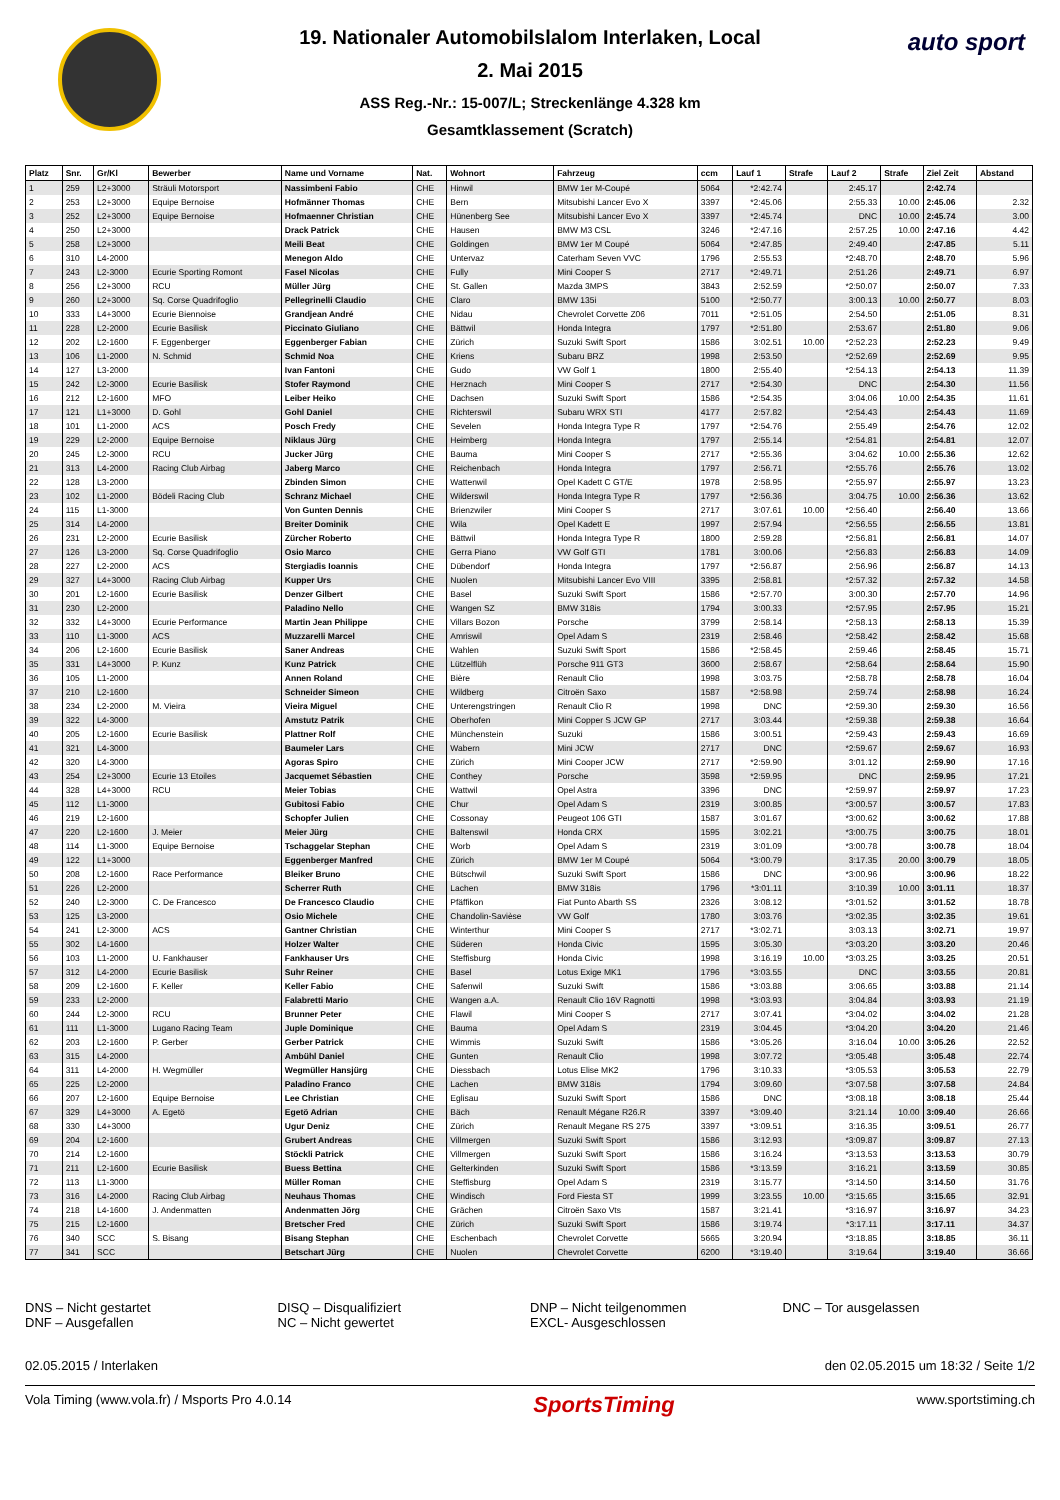auto sport
19. Nationaler Automobilslalom Interlaken, Local
2. Mai 2015
ASS Reg.-Nr.: 15-007/L; Streckenlänge 4.328 km
Gesamtklassement (Scratch)
| Platz | Snr. | Gr/Kl | Bewerber | Name und Vorname | Nat. | Wohnort | Fahrzeug | ccm | Lauf 1 | Strafe | Lauf 2 | Strafe | Ziel Zeit | Abstand |
| --- | --- | --- | --- | --- | --- | --- | --- | --- | --- | --- | --- | --- | --- | --- |
| 1 | 259 | L2+3000 | Sträuli Motorsport | Nassimbeni Fabio | CHE | Hinwil | BMW 1er M-Coupé | 5064 | *2:42.74 | | 2:45.17 | | 2:42.74 | |
| 2 | 253 | L2+3000 | Equipe Bernoise | Hofmänner Thomas | CHE | Bern | Mitsubishi Lancer Evo X | 3397 | *2:45.06 | | 2:55.33 | 10.00 | 2:45.06 | 2.32 |
| 3 | 252 | L2+3000 | Equipe Bernoise | Hofmaenner Christian | CHE | Hünenberg See | Mitsubishi Lancer Evo X | 3397 | *2:45.74 | | DNC | 10.00 | 2:45.74 | 3.00 |
| 4 | 250 | L2+3000 | | Drack Patrick | CHE | Hausen | BMW M3 CSL | 3246 | *2:47.16 | | 2:57.25 | 10.00 | 2:47.16 | 4.42 |
| 5 | 258 | L2+3000 | | Meili Beat | CHE | Goldingen | BMW 1er M Coupé | 5064 | *2:47.85 | | 2:49.40 | | 2:47.85 | 5.11 |
| 6 | 310 | L4-2000 | | Menegon Aldo | CHE | Untervaz | Caterham Seven VVC | 1796 | 2:55.53 | | *2:48.70 | | 2:48.70 | 5.96 |
| 7 | 243 | L2-3000 | Ecurie Sporting Romont | Fasel Nicolas | CHE | Fully | Mini Cooper S | 2717 | *2:49.71 | | 2:51.26 | | 2:49.71 | 6.97 |
| 8 | 256 | L2+3000 | RCU | Müller Jürg | CHE | St. Gallen | Mazda 3MPS | 3843 | 2:52.59 | | *2:50.07 | | 2:50.07 | 7.33 |
| 9 | 260 | L2+3000 | Sq. Corse Quadrifoglio | Pellegrinelli Claudio | CHE | Claro | BMW 135i | 5100 | *2:50.77 | | 3:00.13 | 10.00 | 2:50.77 | 8.03 |
| 10 | 333 | L4+3000 | Ecurie Biennoise | Grandjean André | CHE | Nidau | Chevrolet Corvette Z06 | 7011 | *2:51.05 | | 2:54.50 | | 2:51.05 | 8.31 |
| 11 | 228 | L2-2000 | Ecurie Basilisk | Piccinato Giuliano | CHE | Bättwil | Honda Integra | 1797 | *2:51.80 | | 2:53.67 | | 2:51.80 | 9.06 |
| 12 | 202 | L2-1600 | F. Eggenberger | Eggenberger Fabian | CHE | Zürich | Suzuki Swift Sport | 1586 | 3:02.51 | 10.00 | *2:52.23 | | 2:52.23 | 9.49 |
| 13 | 106 | L1-2000 | N. Schmid | Schmid Noa | CHE | Kriens | Subaru BRZ | 1998 | 2:53.50 | | *2:52.69 | | 2:52.69 | 9.95 |
| 14 | 127 | L3-2000 | | Ivan Fantoni | CHE | Gudo | VW Golf 1 | 1800 | 2:55.40 | | *2:54.13 | | 2:54.13 | 11.39 |
| 15 | 242 | L2-3000 | Ecurie Basilisk | Stofer Raymond | CHE | Herznach | Mini Cooper S | 2717 | *2:54.30 | | DNC | | 2:54.30 | 11.56 |
| 16 | 212 | L2-1600 | MFO | Leiber Heiko | CHE | Dachsen | Suzuki Swift Sport | 1586 | *2:54.35 | | 3:04.06 | 10.00 | 2:54.35 | 11.61 |
| 17 | 121 | L1+3000 | D. Gohl | Gohl Daniel | CHE | Richterswil | Subaru WRX STI | 4177 | 2:57.82 | | *2:54.43 | | 2:54.43 | 11.69 |
| 18 | 101 | L1-2000 | ACS | Posch Fredy | CHE | Sevelen | Honda Integra Type R | 1797 | *2:54.76 | | 2:55.49 | | 2:54.76 | 12.02 |
| 19 | 229 | L2-2000 | Equipe Bernoise | Niklaus Jürg | CHE | Heimberg | Honda Integra | 1797 | 2:55.14 | | *2:54.81 | | 2:54.81 | 12.07 |
| 20 | 245 | L2-3000 | RCU | Jucker Jürg | CHE | Bauma | Mini Cooper S | 2717 | *2:55.36 | | 3:04.62 | 10.00 | 2:55.36 | 12.62 |
| 21 | 313 | L4-2000 | Racing Club Airbag | Jaberg Marco | CHE | Reichenbach | Honda Integra | 1797 | 2:56.71 | | *2:55.76 | | 2:55.76 | 13.02 |
| 22 | 128 | L3-2000 | | Zbinden Simon | CHE | Wattenwil | Opel Kadett C GT/E | 1978 | 2:58.95 | | *2:55.97 | | 2:55.97 | 13.23 |
| 23 | 102 | L1-2000 | Bödeli Racing Club | Schranz Michael | CHE | Wilderswil | Honda Integra Type R | 1797 | *2:56.36 | | 3:04.75 | 10.00 | 2:56.36 | 13.62 |
| 24 | 115 | L1-3000 | | Von Gunten Dennis | CHE | Brienzwiler | Mini Cooper S | 2717 | 3:07.61 | 10.00 | *2:56.40 | | 2:56.40 | 13.66 |
| 25 | 314 | L4-2000 | | Breiter Dominik | CHE | Wila | Opel Kadett E | 1997 | 2:57.94 | | *2:56.55 | | 2:56.55 | 13.81 |
| 26 | 231 | L2-2000 | Ecurie Basilisk | Zürcher Roberto | CHE | Bättwil | Honda Integra Type R | 1800 | 2:59.28 | | *2:56.81 | | 2:56.81 | 14.07 |
| 27 | 126 | L3-2000 | Sq. Corse Quadrifoglio | Osio Marco | CHE | Gerra Piano | VW Golf GTI | 1781 | 3:00.06 | | *2:56.83 | | 2:56.83 | 14.09 |
| 28 | 227 | L2-2000 | ACS | Stergiadis Ioannis | CHE | Dübendorf | Honda Integra | 1797 | *2:56.87 | | 2:56.96 | | 2:56.87 | 14.13 |
| 29 | 327 | L4+3000 | Racing Club Airbag | Kupper Urs | CHE | Nuolen | Mitsubishi Lancer Evo VIII | 3395 | 2:58.81 | | *2:57.32 | | 2:57.32 | 14.58 |
| 30 | 201 | L2-1600 | Ecurie Basilisk | Denzer Gilbert | CHE | Basel | Suzuki Swift Sport | 1586 | *2:57.70 | | 3:00.30 | | 2:57.70 | 14.96 |
| 31 | 230 | L2-2000 | | Paladino Nello | CHE | Wangen SZ | BMW 318is | 1794 | 3:00.33 | | *2:57.95 | | 2:57.95 | 15.21 |
| 32 | 332 | L4+3000 | Ecurie Performance | Martin Jean Philippe | CHE | Villars Bozon | Porsche | 3799 | 2:58.14 | | *2:58.13 | | 2:58.13 | 15.39 |
| 33 | 110 | L1-3000 | ACS | Muzzarelli Marcel | CHE | Amriswil | Opel Adam S | 2319 | 2:58.46 | | *2:58.42 | | 2:58.42 | 15.68 |
| 34 | 206 | L2-1600 | Ecurie Basilisk | Saner Andreas | CHE | Wahlen | Suzuki Swift Sport | 1586 | *2:58.45 | | 2:59.46 | | 2:58.45 | 15.71 |
| 35 | 331 | L4+3000 | P. Kunz | Kunz Patrick | CHE | Lützelflüh | Porsche 911 GT3 | 3600 | 2:58.67 | | *2:58.64 | | 2:58.64 | 15.90 |
| 36 | 105 | L1-2000 | | Annen Roland | CHE | Bière | Renault Clio | 1998 | 3:03.75 | | *2:58.78 | | 2:58.78 | 16.04 |
| 37 | 210 | L2-1600 | | Schneider Simeon | CHE | Wildberg | Citroën Saxo | 1587 | *2:58.98 | | 2:59.74 | | 2:58.98 | 16.24 |
| 38 | 234 | L2-2000 | M. Vieira | Vieira Miguel | CHE | Unterengstringen | Renault Clio R | 1998 | DNC | | *2:59.30 | | 2:59.30 | 16.56 |
| 39 | 322 | L4-3000 | | Amstutz Patrik | CHE | Oberhofen | Mini Copper S JCW GP | 2717 | 3:03.44 | | *2:59.38 | | 2:59.38 | 16.64 |
| 40 | 205 | L2-1600 | Ecurie Basilisk | Plattner Rolf | CHE | Münchenstein | Suzuki | 1586 | 3:00.51 | | *2:59.43 | | 2:59.43 | 16.69 |
| 41 | 321 | L4-3000 | | Baumeler Lars | CHE | Wabern | Mini JCW | 2717 | DNC | | *2:59.67 | | 2:59.67 | 16.93 |
| 42 | 320 | L4-3000 | | Agoras Spiro | CHE | Zürich | Mini Cooper JCW | 2717 | *2:59.90 | | 3:01.12 | | 2:59.90 | 17.16 |
| 43 | 254 | L2+3000 | Ecurie 13 Etoiles | Jacquemet Sébastien | CHE | Conthey | Porsche | 3598 | *2:59.95 | | DNC | | 2:59.95 | 17.21 |
| 44 | 328 | L4+3000 | RCU | Meier Tobias | CHE | Wattwil | Opel Astra | 3396 | DNC | | *2:59.97 | | 2:59.97 | 17.23 |
| 45 | 112 | L1-3000 | | Gubitosi Fabio | CHE | Chur | Opel Adam S | 2319 | 3:00.85 | | *3:00.57 | | 3:00.57 | 17.83 |
| 46 | 219 | L2-1600 | | Schopfer Julien | CHE | Cossonay | Peugeot 106 GTI | 1587 | 3:01.67 | | *3:00.62 | | 3:00.62 | 17.88 |
| 47 | 220 | L2-1600 | J. Meier | Meier Jürg | CHE | Baltenswil | Honda CRX | 1595 | 3:02.21 | | *3:00.75 | | 3:00.75 | 18.01 |
| 48 | 114 | L1-3000 | Equipe Bernoise | Tschaggelar Stephan | CHE | Worb | Opel Adam S | 2319 | 3:01.09 | | *3:00.78 | | 3:00.78 | 18.04 |
| 49 | 122 | L1+3000 | | Eggenberger Manfred | CHE | Zürich | BMW 1er M Coupé | 5064 | *3:00.79 | | 3:17.35 | 20.00 | 3:00.79 | 18.05 |
| 50 | 208 | L2-1600 | Race Performance | Bleiker Bruno | CHE | Bütschwil | Suzuki Swift Sport | 1586 | DNC | | *3:00.96 | | 3:00.96 | 18.22 |
| 51 | 226 | L2-2000 | | Scherrer Ruth | CHE | Lachen | BMW 318is | 1796 | *3:01.11 | | 3:10.39 | 10.00 | 3:01.11 | 18.37 |
| 52 | 240 | L2-3000 | C. De Francesco | De Francesco Claudio | CHE | Pfäffikon | Fiat Punto Abarth SS | 2326 | 3:08.12 | | *3:01.52 | | 3:01.52 | 18.78 |
| 53 | 125 | L3-2000 | | Osio Michele | CHE | Chandolin-Savièse | VW Golf | 1780 | 3:03.76 | | *3:02.35 | | 3:02.35 | 19.61 |
| 54 | 241 | L2-3000 | ACS | Gantner Christian | CHE | Winterthur | Mini Cooper S | 2717 | *3:02.71 | | 3:03.13 | | 3:02.71 | 19.97 |
| 55 | 302 | L4-1600 | | Holzer Walter | CHE | Süderen | Honda Civic | 1595 | 3:05.30 | | *3:03.20 | | 3:03.20 | 20.46 |
| 56 | 103 | L1-2000 | U. Fankhauser | Fankhauser Urs | CHE | Steffisburg | Honda Civic | 1998 | 3:16.19 | 10.00 | *3:03.25 | | 3:03.25 | 20.51 |
| 57 | 312 | L4-2000 | Ecurie Basilisk | Suhr Reiner | CHE | Basel | Lotus Exige MK1 | 1796 | *3:03.55 | | DNC | | 3:03.55 | 20.81 |
| 58 | 209 | L2-1600 | F. Keller | Keller Fabio | CHE | Safenwil | Suzuki Swift | 1586 | *3:03.88 | | 3:06.65 | | 3:03.88 | 21.14 |
| 59 | 233 | L2-2000 | | Falabretti Mario | CHE | Wangen a.A. | Renault Clio 16V Ragnotti | 1998 | *3:03.93 | | 3:04.84 | | 3:03.93 | 21.19 |
| 60 | 244 | L2-3000 | RCU | Brunner Peter | CHE | Flawil | Mini Cooper S | 2717 | 3:07.41 | | *3:04.02 | | 3:04.02 | 21.28 |
| 61 | 111 | L1-3000 | Lugano Racing Team | Juple Dominique | CHE | Bauma | Opel Adam S | 2319 | 3:04.45 | | *3:04.20 | | 3:04.20 | 21.46 |
| 62 | 203 | L2-1600 | P. Gerber | Gerber Patrick | CHE | Wimmis | Suzuki Swift | 1586 | *3:05.26 | | 3:16.04 | 10.00 | 3:05.26 | 22.52 |
| 63 | 315 | L4-2000 | | Ambühl Daniel | CHE | Gunten | Renault Clio | 1998 | 3:07.72 | | *3:05.48 | | 3:05.48 | 22.74 |
| 64 | 311 | L4-2000 | H. Wegmüller | Wegmüller Hansjürg | CHE | Diessbach | Lotus Elise MK2 | 1796 | 3:10.33 | | *3:05.53 | | 3:05.53 | 22.79 |
| 65 | 225 | L2-2000 | | Paladino Franco | CHE | Lachen | BMW 318is | 1794 | 3:09.60 | | *3:07.58 | | 3:07.58 | 24.84 |
| 66 | 207 | L2-1600 | Equipe Bernoise | Lee Christian | CHE | Eglisau | Suzuki Swift Sport | 1586 | DNC | | *3:08.18 | | 3:08.18 | 25.44 |
| 67 | 329 | L4+3000 | A. Egetö | Egetö Adrian | CHE | Bäch | Renault Mégane R26.R | 3397 | *3:09.40 | | 3:21.14 | 10.00 | 3:09.40 | 26.66 |
| 68 | 330 | L4+3000 | | Ugur Deniz | CHE | Zürich | Renault Megane RS 275 | 3397 | *3:09.51 | | 3:16.35 | | 3:09.51 | 26.77 |
| 69 | 204 | L2-1600 | | Grubert Andreas | CHE | Villmergen | Suzuki Swift Sport | 1586 | 3:12.93 | | *3:09.87 | | 3:09.87 | 27.13 |
| 70 | 214 | L2-1600 | | Stöckli Patrick | CHE | Villmergen | Suzuki Swift Sport | 1586 | 3:16.24 | | *3:13.53 | | 3:13.53 | 30.79 |
| 71 | 211 | L2-1600 | Ecurie Basilisk | Buess Bettina | CHE | Gelterkinden | Suzuki Swift Sport | 1586 | *3:13.59 | | 3:16.21 | | 3:13.59 | 30.85 |
| 72 | 113 | L1-3000 | | Müller Roman | CHE | Steffisburg | Opel Adam S | 2319 | 3:15.77 | | *3:14.50 | | 3:14.50 | 31.76 |
| 73 | 316 | L4-2000 | Racing Club Airbag | Neuhaus Thomas | CHE | Windisch | Ford Fiesta ST | 1999 | 3:23.55 | 10.00 | *3:15.65 | | 3:15.65 | 32.91 |
| 74 | 218 | L4-1600 | J. Andenmatten | Andenmatten Jörg | CHE | Grächen | Citroën Saxo Vts | 1587 | 3:21.41 | | *3:16.97 | | 3:16.97 | 34.23 |
| 75 | 215 | L2-1600 | | Bretscher Fred | CHE | Zürich | Suzuki Swift Sport | 1586 | 3:19.74 | | *3:17.11 | | 3:17.11 | 34.37 |
| 76 | 340 | SCC | S. Bisang | Bisang Stephan | CHE | Eschenbach | Chevrolet Corvette | 5665 | 3:20.94 | | *3:18.85 | | 3:18.85 | 36.11 |
| 77 | 341 | SCC | | Betschart Jürg | CHE | Nuolen | Chevrolet Corvette | 6200 | *3:19.40 | | 3:19.64 | | 3:19.40 | 36.66 |
DNS – Nicht gestartet
DNF – Ausgefallen
DISQ – Disqualifiziert
NC – Nicht gewertet
DNP – Nicht teilgenommen
EXCL- Ausgeschlossen
DNC – Tor ausgelassen
02.05.2015 / Interlaken den 02.05.2015 um 18:32 / Seite 1/2
Vola Timing (www.vola.fr) / Msports Pro 4.0.14 SportsTiming www.sportstiming.ch